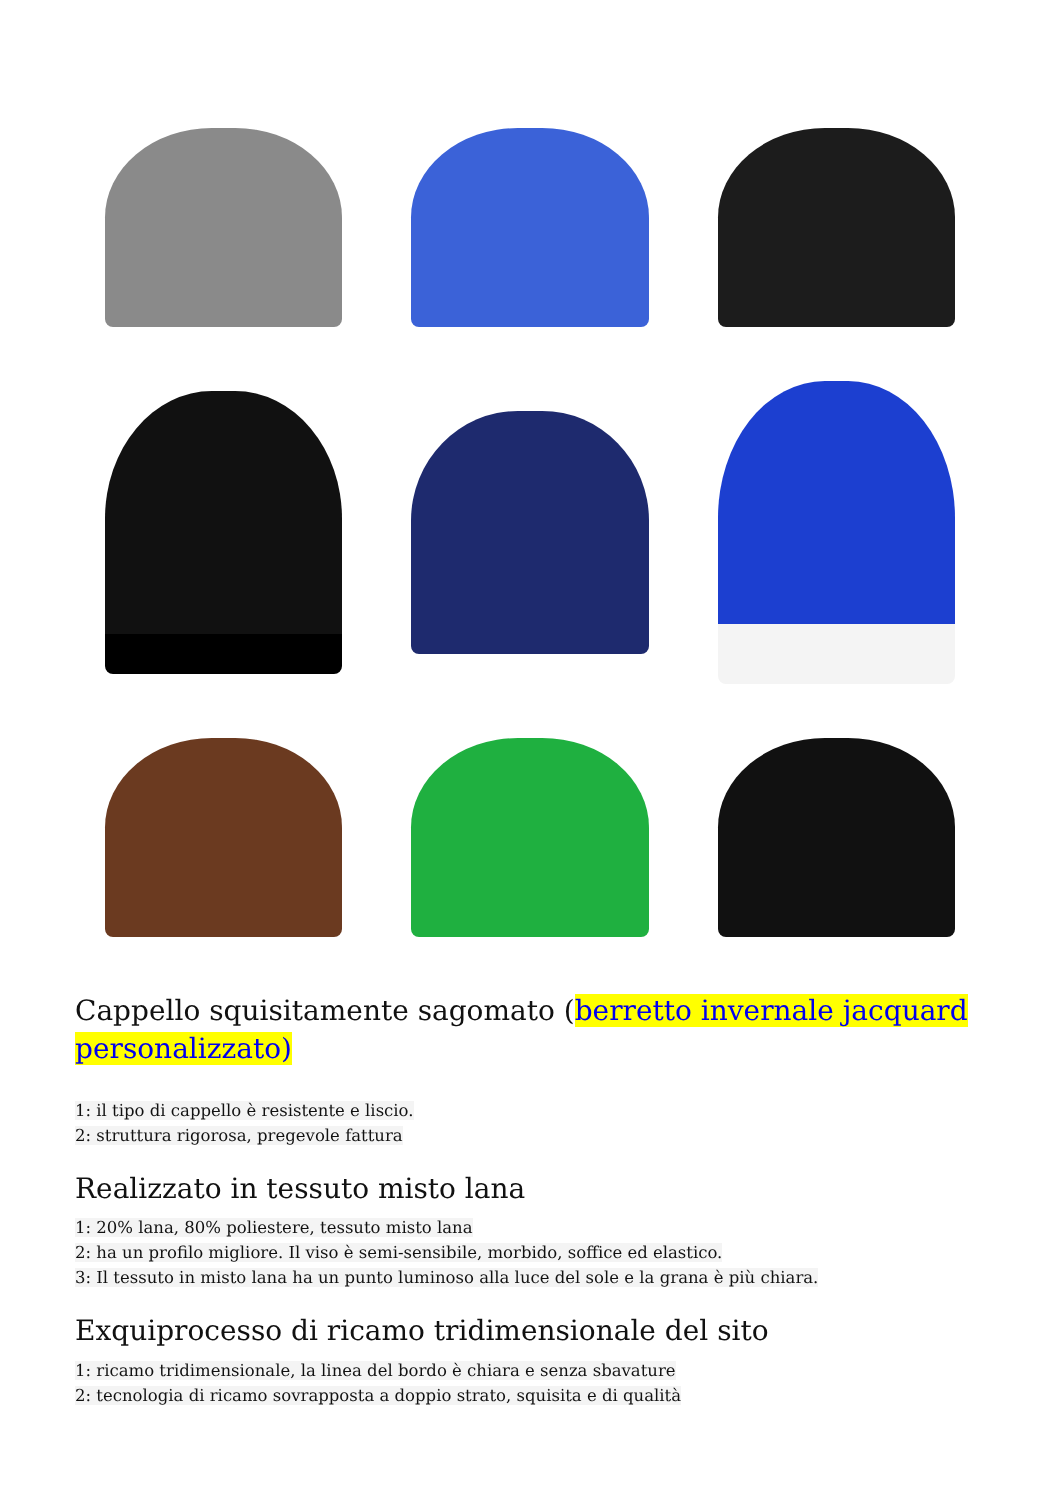Cappello squisitamente sagomato (berretto invernale jacquard personalizzato)
1: il tipo di cappello è resistente e liscio.
2: struttura rigorosa, pregevole fattura
Realizzato in tessuto misto lana
1: 20% lana, 80% poliestere, tessuto misto lana
2: ha un profilo migliore. Il viso è semi-sensibile, morbido, soffice ed elastico.
3: Il tessuto in misto lana ha un punto luminoso alla luce del sole e la grana è più chiara.
Exquiprocesso di ricamo tridimensionale del sito
1: ricamo tridimensionale, la linea del bordo è chiara e senza sbavature
2: tecnologia di ricamo sovrapposta a doppio strato, squisita e di qualità